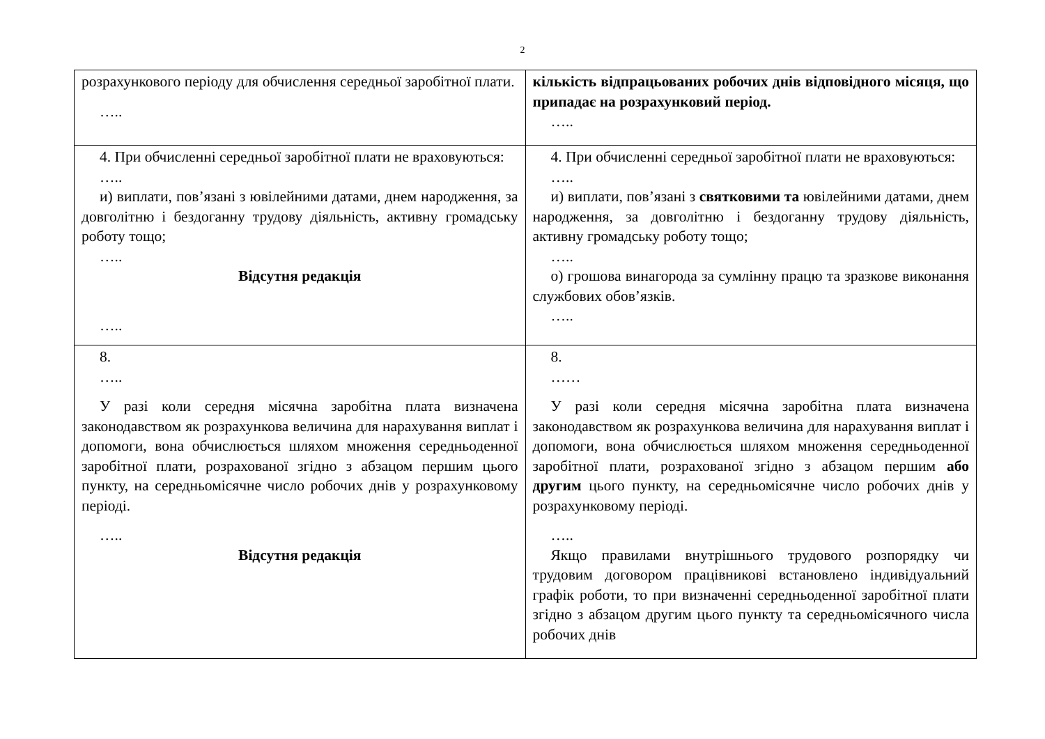2
| розрахункового періоду для обчислення середньої заробітної плати. ….. | кількість відпрацьованих робочих днів відповідного місяця, що припадає на розрахунковий період. ….. |
| 4. При обчисленні середньої заробітної плати не враховуються: ….. и) виплати, пов’язані з ювілейними датами, днем народження, за довголітню і бездоганну трудову діяльність, активну громадську роботу тощо; ….. Відсутня редакція ….. | 4. При обчисленні середньої заробітної плати не враховуються: ….. и) виплати, пов’язані з святковими та ювілейними датами, днем народження, за довголітню і бездоганну трудову діяльність, активну громадську роботу тощо; ….. о) грошова винагорода за сумлінну працю та зразкове виконання службових обов’язків. ….. |
| 8. ….. У разі коли середня місячна заробітна плата визначена законодавством як розрахункова величина для нарахування виплат і допомоги, вона обчислюється шляхом множення середньоденної заробітної плати, розрахованої згідно з абзацом першим цього пункту, на середньомісячне число робочих днів у розрахунковому періоді. ….. Відсутня редакція | 8. …… У разі коли середня місячна заробітна плата визначена законодавством як розрахункова величина для нарахування виплат і допомоги, вона обчислюється шляхом множення середньоденної заробітної плати, розрахованої згідно з абзацом першим або другим цього пункту, на середньомісячне число робочих днів у розрахунковому періоді. ….. Якщо правилами внутрішнього трудового розпорядку чи трудовим договором працівникові встановлено індивідуальний графік роботи, то при визначенні середньоденної заробітної плати згідно з абзацом другим цього пункту та середньомісячного числа робочих днів |